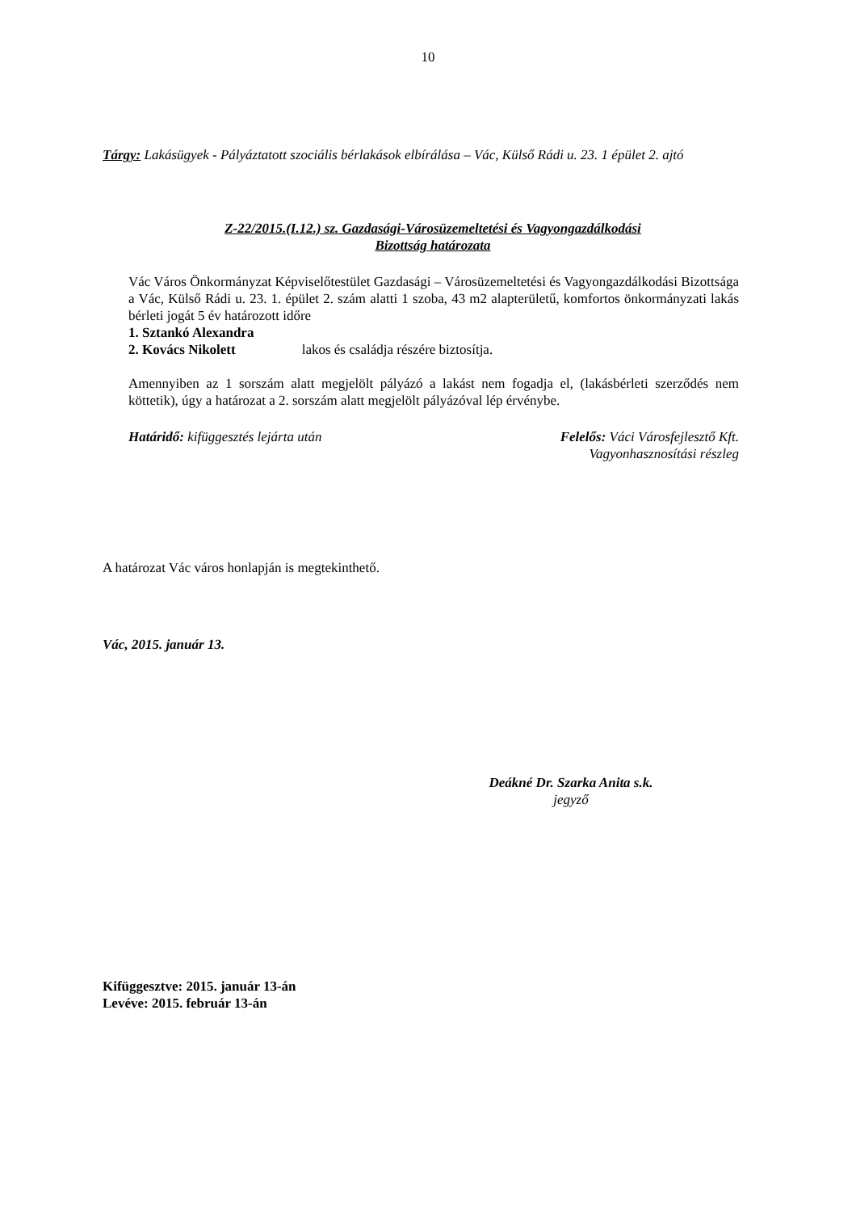10
Tárgy: Lakásügyek - Pályáztatott szociális bérlakások elbírálása – Vác, Külső Rádi u. 23. 1 épület 2. ajtó
Z-22/2015.(I.12.) sz. Gazdasági-Városüzemeltetési és Vagyongazdálkodási
Bizottság határozata
Vác Város Önkormányzat Képviselőtestület Gazdasági – Városüzemeltetési és Vagyongazdálkodási Bizottsága a Vác, Külső Rádi u. 23. 1. épület 2. szám alatti 1 szoba, 43 m2 alapterületű, komfortos önkormányzati lakás bérleti jogát 5 év határozott időre
1. Sztankó Alexandra
2. Kovács Nikolett lakos és családja részére biztosítja.
Amennyiben az 1 sorszám alatt megjelölt pályázó a lakást nem fogadja el, (lakásbérleti szerződés nem köttetik), úgy a határozat a 2. sorszám alatt megjelölt pályázóval lép érvénybe.
Határidő: kifüggesztés lejárta után
Felelős: Váci Városfejlesztő Kft.
Vagyonhasznosítási részleg
A határozat Vác város honlapján is megtekinthető.
Vác, 2015. január 13.
Deákné Dr. Szarka Anita s.k.
jegyző
Kifüggesztve: 2015. január 13-án
Levéve: 2015. február 13-án